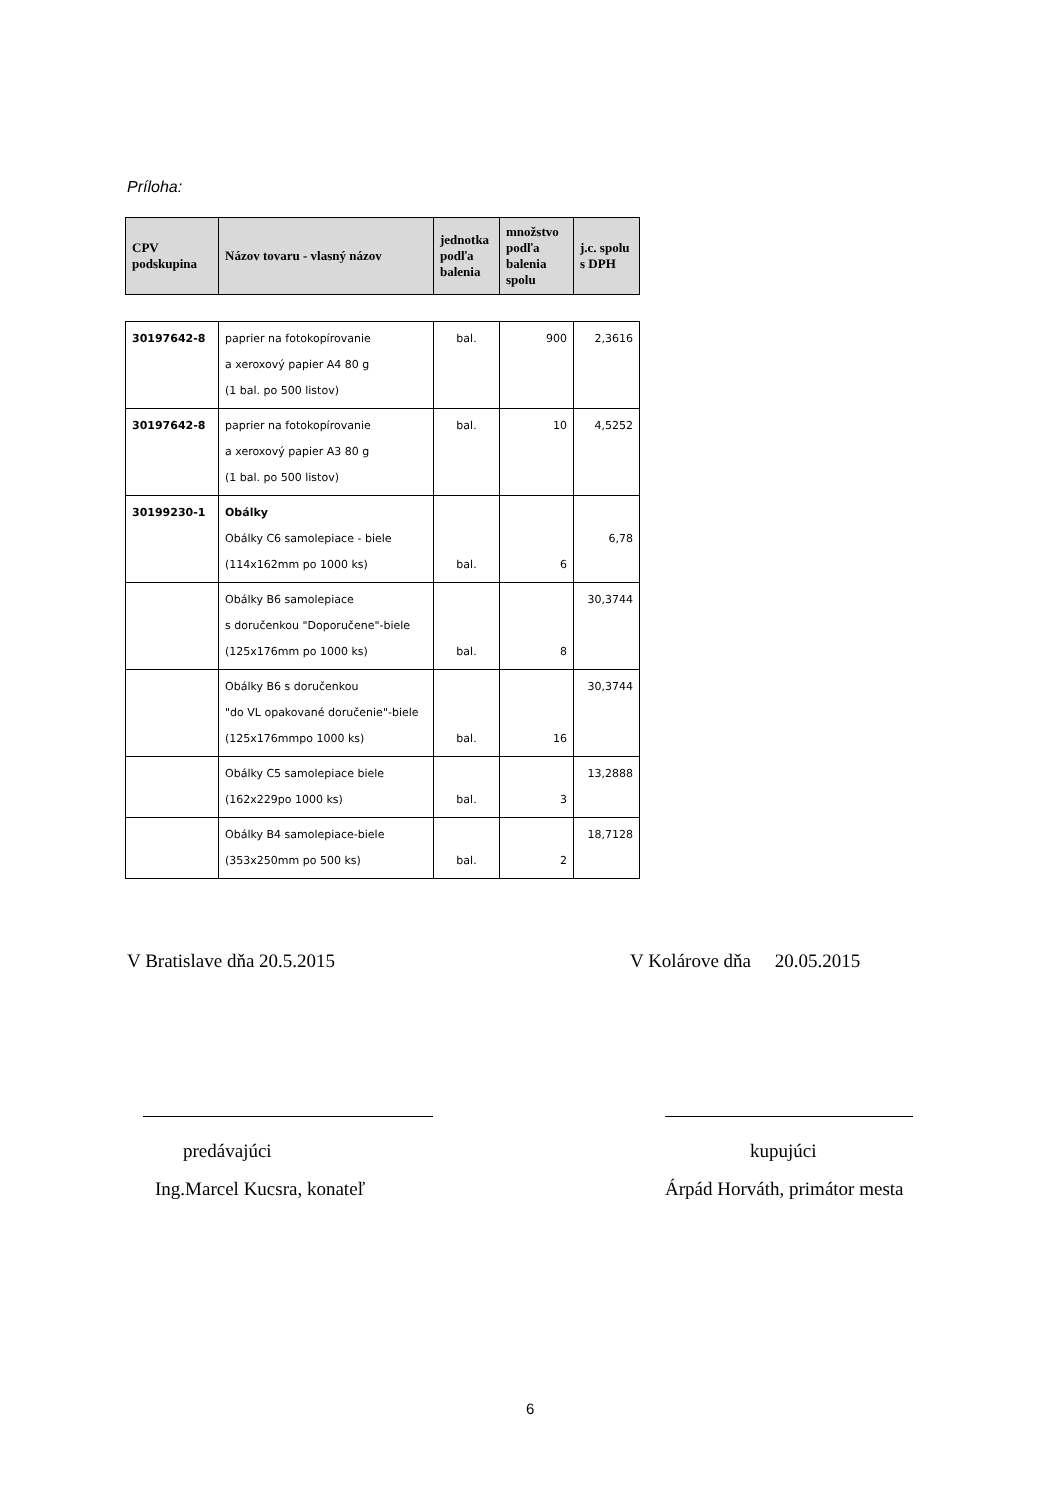Príloha:
| CPV podskupina | Názov tovaru - vlasný názov | jednotka podľa balenia | množstvo podľa balenia spolu | j.c. spolu s DPH |
| --- | --- | --- | --- | --- |
| 30197642-8 | paprier na fotokopírovanie a xeroxový papier A4 80 g (1 bal. po 500 listov) | bal. | 900 | 2,3616 |
| 30197642-8 | paprier na fotokopírovanie a xeroxový papier A3 80 g (1 bal. po 500 listov) | bal. | 10 | 4,5252 |
| 30199230-1 | Obálky Obálky C6 samolepiace - biele (114x162mm po 1000 ks) | bal. | 6 | 6,78 |
| | Obálky B6 samolepiace s doručenkou "Doporučene"-biele (125x176mm po 1000 ks) | bal. | 8 | 30,3744 |
| | Obálky B6 s doručenkou "do VL opakované doručenie"-biele (125x176mmpo 1000 ks) | bal. | 16 | 30,3744 |
| | Obálky C5 samolepiace biele (162x229po 1000 ks) | bal. | 3 | 13,2888 |
| | Obálky B4 samolepiace-biele (353x250mm po 500 ks) | bal. | 2 | 18,7128 |
V Bratislave dňa 20.5.2015 V Kolárove dňa 20.05.2015
predávajúci kupujúci
Ing.Marcel Kucsra, konateľ Árpád Horváth, primátor mesta
6